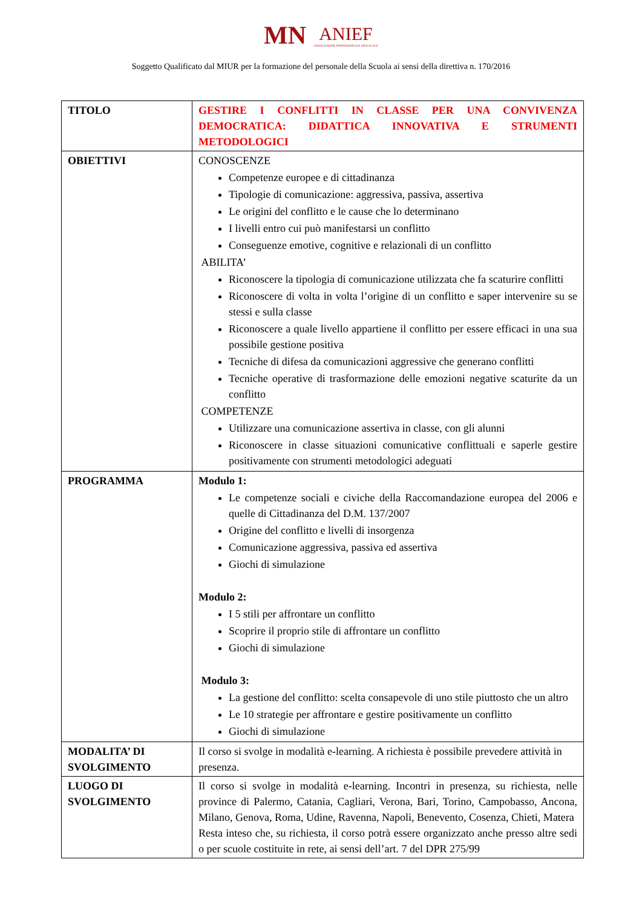MN ANIEF
ASSOCIAZIONE PROFESSIONALE SINDACALE
Soggetto Qualificato dal MIUR per la formazione del personale della Scuola ai sensi della direttiva n. 170/2016
| TITOLO | GESTIRE I CONFLITTI IN CLASSE PER UNA CONVIVENZA DEMOCRATICA: DIDATTICA INNOVATIVA E STRUMENTI METODOLOGICI |
| OBIETTIVI | CONOSCENZE Competenze europee e di cittadinanza Tipologie di comunicazione: aggressiva, passiva, assertiva Le origini del conflitto e le cause che lo determinano I livelli entro cui può manifestarsi un conflitto Conseguenze emotive, cognitive e relazionali di un conflitto ABILITA’ Riconoscere la tipologia di comunicazione utilizzata che fa scaturire conflitti Riconoscere di volta in volta l’origine di un conflitto e saper intervenire su se stessi e sulla classe Riconoscere a quale livello appartiene il conflitto per essere efficaci in una sua possibile gestione positiva Tecniche di difesa da comunicazioni aggressive che generano conflitti Tecniche operative di trasformazione delle emozioni negative scaturite da un conflitto COMPETENZE Utilizzare una comunicazione assertiva in classe, con gli alunni Riconoscere in classe situazioni comunicative conflittuali e saperle gestire positivamente con strumenti metodologici adeguati |
| PROGRAMMA | Modulo 1: Le competenze sociali e civiche della Raccomandazione europea del 2006 e quelle di Cittadinanza del D.M. 137/2007 Origine del conflitto e livelli di insorgenza Comunicazione aggressiva, passiva ed assertiva Giochi di simulazione Modulo 2: I 5 stili per affrontare un conflitto Scoprire il proprio stile di affrontare un conflitto Giochi di simulazione Modulo 3: La gestione del conflitto: scelta consapevole di uno stile piuttosto che un altro Le 10 strategie per affrontare e gestire positivamente un conflitto Giochi di simulazione |
| MODALITA’ DI SVOLGIMENTO | Il corso si svolge in modalità e-learning. A richiesta è possibile prevedere attività in presenza. |
| LUOGO DI SVOLGIMENTO | Il corso si svolge in modalità e-learning. Incontri in presenza, su richiesta, nelle province di Palermo, Catania, Cagliari, Verona, Bari, Torino, Campobasso, Ancona, Milano, Genova, Roma, Udine, Ravenna, Napoli, Benevento, Cosenza, Chieti, Matera Resta inteso che, su richiesta, il corso potrà essere organizzato anche presso altre sedi o per scuole costituite in rete, ai sensi dell’art. 7 del DPR 275/99 |